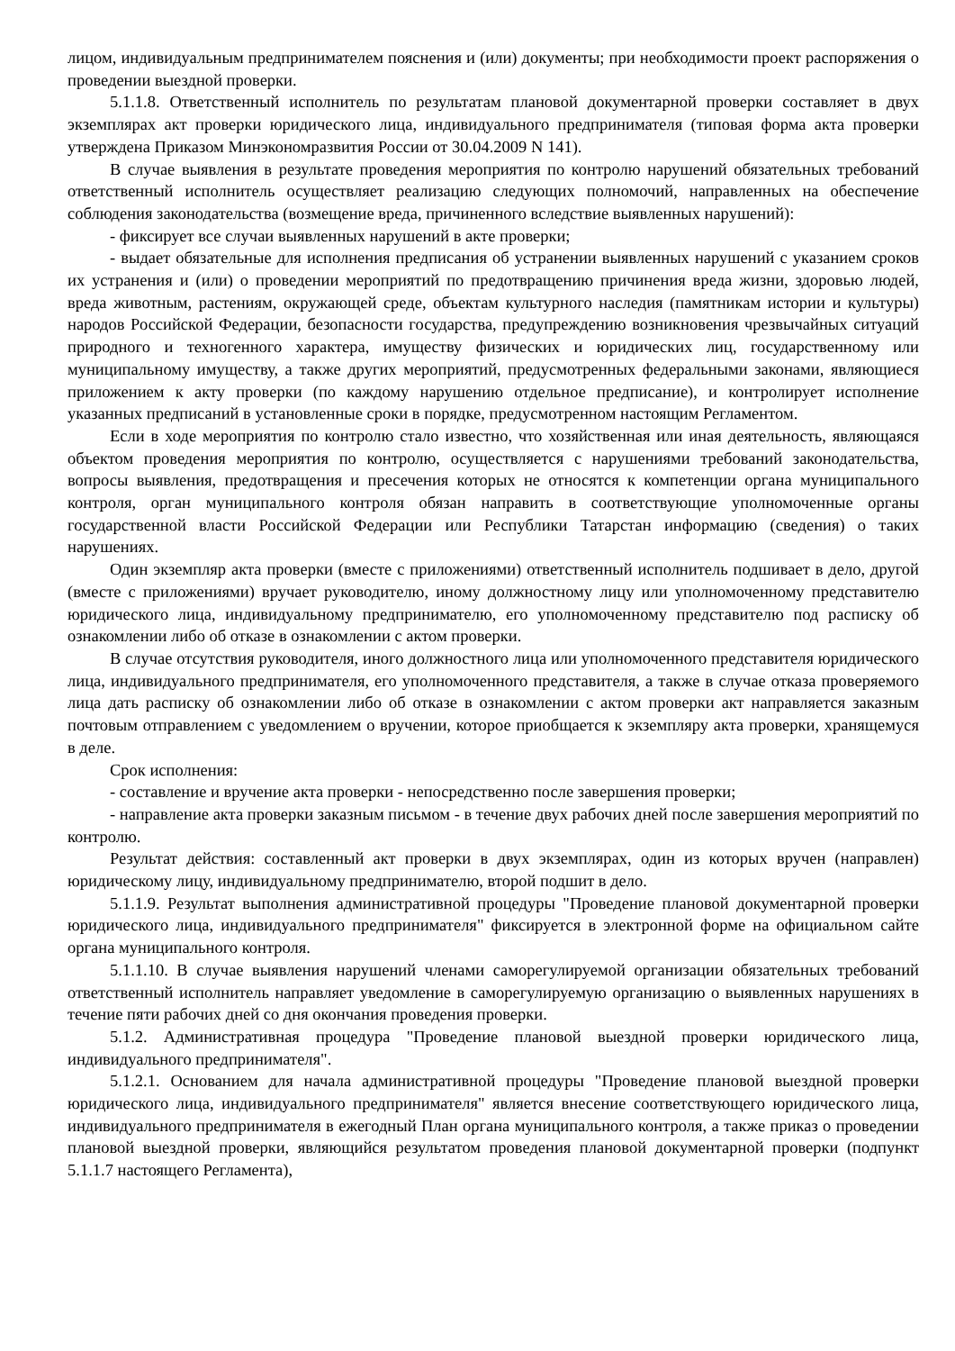лицом, индивидуальным предпринимателем пояснения и (или) документы; при необходимости проект распоряжения о проведении выездной проверки.
5.1.1.8. Ответственный исполнитель по результатам плановой документарной проверки составляет в двух экземплярах акт проверки юридического лица, индивидуального предпринимателя (типовая форма акта проверки утверждена Приказом Минэкономразвития России от 30.04.2009 N 141).
В случае выявления в результате проведения мероприятия по контролю нарушений обязательных требований ответственный исполнитель осуществляет реализацию следующих полномочий, направленных на обеспечение соблюдения законодательства (возмещение вреда, причиненного вследствие выявленных нарушений):
- фиксирует все случаи выявленных нарушений в акте проверки;
- выдает обязательные для исполнения предписания об устранении выявленных нарушений с указанием сроков их устранения и (или) о проведении мероприятий по предотвращению причинения вреда жизни, здоровью людей, вреда животным, растениям, окружающей среде, объектам культурного наследия (памятникам истории и культуры) народов Российской Федерации, безопасности государства, предупреждению возникновения чрезвычайных ситуаций природного и техногенного характера, имуществу физических и юридических лиц, государственному или муниципальному имуществу, а также других мероприятий, предусмотренных федеральными законами, являющиеся приложением к акту проверки (по каждому нарушению отдельное предписание), и контролирует исполнение указанных предписаний в установленные сроки в порядке, предусмотренном настоящим Регламентом.
Если в ходе мероприятия по контролю стало известно, что хозяйственная или иная деятельность, являющаяся объектом проведения мероприятия по контролю, осуществляется с нарушениями требований законодательства, вопросы выявления, предотвращения и пресечения которых не относятся к компетенции органа муниципального контроля, орган муниципального контроля обязан направить в соответствующие уполномоченные органы государственной власти Российской Федерации или Республики Татарстан информацию (сведения) о таких нарушениях.
Один экземпляр акта проверки (вместе с приложениями) ответственный исполнитель подшивает в дело, другой (вместе с приложениями) вручает руководителю, иному должностному лицу или уполномоченному представителю юридического лица, индивидуальному предпринимателю, его уполномоченному представителю под расписку об ознакомлении либо об отказе в ознакомлении с актом проверки.
В случае отсутствия руководителя, иного должностного лица или уполномоченного представителя юридического лица, индивидуального предпринимателя, его уполномоченного представителя, а также в случае отказа проверяемого лица дать расписку об ознакомлении либо об отказе в ознакомлении с актом проверки акт направляется заказным почтовым отправлением с уведомлением о вручении, которое приобщается к экземпляру акта проверки, хранящемуся в деле.
Срок исполнения:
- составление и вручение акта проверки - непосредственно после завершения проверки;
- направление акта проверки заказным письмом - в течение двух рабочих дней после завершения мероприятий по контролю.
Результат действия: составленный акт проверки в двух экземплярах, один из которых вручен (направлен) юридическому лицу, индивидуальному предпринимателю, второй подшит в дело.
5.1.1.9. Результат выполнения административной процедуры "Проведение плановой документарной проверки юридического лица, индивидуального предпринимателя" фиксируется в электронной форме на официальном сайте органа муниципального контроля.
5.1.1.10. В случае выявления нарушений членами саморегулируемой организации обязательных требований ответственный исполнитель направляет уведомление в саморегулируемую организацию о выявленных нарушениях в течение пяти рабочих дней со дня окончания проведения проверки.
5.1.2. Административная процедура "Проведение плановой выездной проверки юридического лица, индивидуального предпринимателя".
5.1.2.1. Основанием для начала административной процедуры "Проведение плановой выездной проверки юридического лица, индивидуального предпринимателя" является внесение соответствующего юридического лица, индивидуального предпринимателя в ежегодный План органа муниципального контроля, а также приказ о проведении плановой выездной проверки, являющийся результатом проведения плановой документарной проверки (подпункт 5.1.1.7 настоящего Регламента),